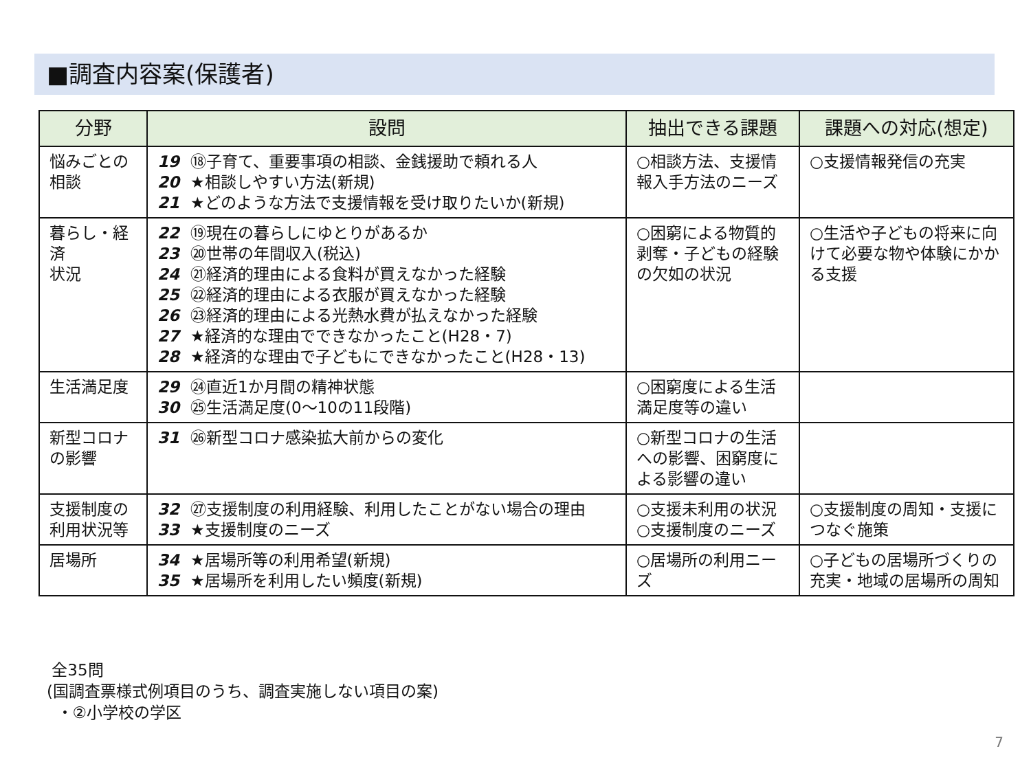■調査内容案(保護者)
| 分野 | 設問 | 抽出できる課題 | 課題への対応(想定) |
| --- | --- | --- | --- |
| 悩みごとの 相談 | 19 ⑱子育て、重要事項の相談、金銭援助で頼れる人 20 ★相談しやすい方法(新規) 21 ★どのような方法で支援情報を受け取りたいか(新規) | ○相談方法、支援情報入手方法のニーズ | ○支援情報発信の充実 |
| 暮らし・経済 状況 | 22 ⑲現在の暮らしにゆとりがあるか 23 ⑳世帯の年間収入(税込) 24 ㉑経済的理由による食料が買えなかった経験 25 ㉒経済的理由による衣服が買えなかった経験 26 ㉓経済的理由による光熱水費が払えなかった経験 27 ★経済的な理由でできなかったこと(H28・7) 28 ★経済的な理由で子どもにできなかったこと(H28・13) | ○困窮による物質的剥奪・子どもの経験の欠如の状況 | ○生活や子どもの将来に向けて必要な物や体験にかかる支援 |
| 生活満足度 | 29 ㉔直近1か月間の精神状態 30 ㉕生活満足度(0～10の11段階) | ○困窮度による生活満足度等の違い | |
| 新型コロナ の影響 | 31 ㉖新型コロナ感染拡大前からの変化 | ○新型コロナの生活への影響、困窮度による影響の違い | |
| 支援制度の 利用状況等 | 32 ㉗支援制度の利用経験、利用したことがない場合の理由 33 ★支援制度のニーズ | ○支援未利用の状況 ○支援制度のニーズ | ○支援制度の周知・支援につなぐ施策 |
| 居場所 | 34 ★居場所等の利用希望(新規) 35 ★居場所を利用したい頻度(新規) | ○居場所の利用ニーズ | ○子どもの居場所づくりの充実・地域の居場所の周知 |
全35問
(国調査票様式例項目のうち、調査実施しない項目の案)
・②小学校の学区
7